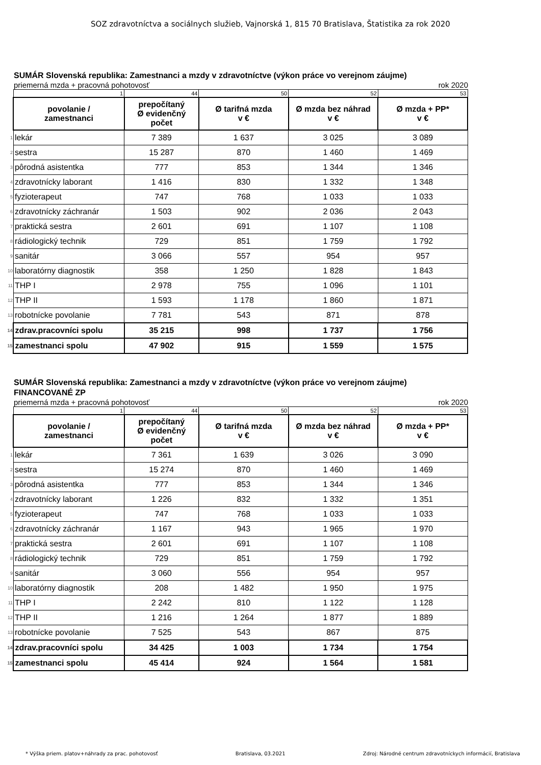SOZ zdravotníctva a sociálnych služieb, Vajnorská 1, 815 70 Bratislava, Štatistika za rok 2020
SUMÁR Slovenská republika: Zamestnanci a mzdy v zdravotníctve (výkon práce vo verejnom záujme)
priemerná mzda + pracovná pohotovosť rok 2020
| | 1 | 44 | 50 | 52 | 53 |
| | povolanie / zamestnanci | prepočítaný Ø evidenčný počet | Ø tarifná mzda v € | Ø mzda bez náhrad v € | Ø mzda + PP* v € |
| 1 | lekár | 7 389 | 1 637 | 3 025 | 3 089 |
| 2 | sestra | 15 287 | 870 | 1 460 | 1 469 |
| 3 | pôrodná asistentka | 777 | 853 | 1 344 | 1 346 |
| 4 | zdravotnícky laborant | 1 416 | 830 | 1 332 | 1 348 |
| 5 | fyzioterapeut | 747 | 768 | 1 033 | 1 033 |
| 6 | zdravotnícky záchranár | 1 503 | 902 | 2 036 | 2 043 |
| 7 | praktická sestra | 2 601 | 691 | 1 107 | 1 108 |
| 8 | rádiologický technik | 729 | 851 | 1 759 | 1 792 |
| 9 | sanitár | 3 066 | 557 | 954 | 957 |
| 10 | laboratórny diagnostik | 358 | 1 250 | 1 828 | 1 843 |
| 11 | THP I | 2 978 | 755 | 1 096 | 1 101 |
| 12 | THP II | 1 593 | 1 178 | 1 860 | 1 871 |
| 13 | robotnícke povolanie | 7 781 | 543 | 871 | 878 |
| 14 | zdrav.pracovníci spolu | 35 215 | 998 | 1 737 | 1 756 |
| 15 | zamestnanci spolu | 47 902 | 915 | 1 559 | 1 575 |
SUMÁR Slovenská republika: Zamestnanci a mzdy v zdravotníctve (výkon práce vo verejnom záujme)
FINANCOVANÉ ZP
priemerná mzda + pracovná pohotovosť rok 2020
| | 1 | 44 | 50 | 52 | 53 |
| | povolanie / zamestnanci | prepočítaný Ø evidenčný počet | Ø tarifná mzda v € | Ø mzda bez náhrad v € | Ø mzda + PP* v € |
| 1 | lekár | 7 361 | 1 639 | 3 026 | 3 090 |
| 2 | sestra | 15 274 | 870 | 1 460 | 1 469 |
| 3 | pôrodná asistentka | 777 | 853 | 1 344 | 1 346 |
| 4 | zdravotnícky laborant | 1 226 | 832 | 1 332 | 1 351 |
| 5 | fyzioterapeut | 747 | 768 | 1 033 | 1 033 |
| 6 | zdravotnícky záchranár | 1 167 | 943 | 1 965 | 1 970 |
| 7 | praktická sestra | 2 601 | 691 | 1 107 | 1 108 |
| 8 | rádiologický technik | 729 | 851 | 1 759 | 1 792 |
| 9 | sanitár | 3 060 | 556 | 954 | 957 |
| 10 | laboratórny diagnostik | 208 | 1 482 | 1 950 | 1 975 |
| 11 | THP I | 2 242 | 810 | 1 122 | 1 128 |
| 12 | THP II | 1 216 | 1 264 | 1 877 | 1 889 |
| 13 | robotnícke povolanie | 7 525 | 543 | 867 | 875 |
| 14 | zdrav.pracovníci spolu | 34 425 | 1 003 | 1 734 | 1 754 |
| 15 | zamestnanci spolu | 45 414 | 924 | 1 564 | 1 581 |
* Výška priem. platov+náhrady za prac. pohotovosť Bratislava, 03.2021 Zdroj: Národné centrum zdravotníckych informácií, Bratislava